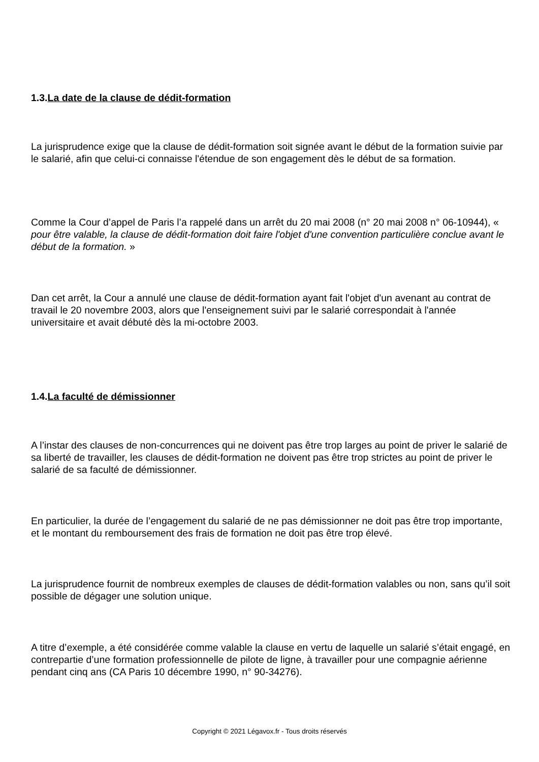1.3.La date de la clause de dédit-formation
La jurisprudence exige que la clause de dédit-formation soit signée avant le début de la formation suivie par le salarié, afin que celui-ci connaisse l'étendue de son engagement dès le début de sa formation.
Comme la Cour d’appel de Paris l’a rappelé dans un arrêt du 20 mai 2008 (n° 20 mai 2008 n° 06-10944), « pour être valable, la clause de dédit-formation doit faire l'objet d'une convention particulière conclue avant le début de la formation. »
Dan cet arrêt, la Cour a annulé une clause de dédit-formation ayant fait l'objet d'un avenant au contrat de travail le 20 novembre 2003, alors que l'enseignement suivi par le salarié correspondait à l'année universitaire et avait débuté dès la mi-octobre 2003.
1.4.La faculté de démissionner
A l’instar des clauses de non-concurrences qui ne doivent pas être trop larges au point de priver le salarié de sa liberté de travailler, les clauses de dédit-formation ne doivent pas être trop strictes au point de priver le salarié de sa faculté de démissionner.
En particulier, la durée de l’engagement du salarié de ne pas démissionner ne doit pas être trop importante, et le montant du remboursement des frais de formation ne doit pas être trop élevé.
La jurisprudence fournit de nombreux exemples de clauses de dédit-formation valables ou non, sans qu’il soit possible de dégager une solution unique.
A titre d’exemple, a été considérée comme valable la clause en vertu de laquelle un salarié s’était engagé, en contrepartie d’une formation professionnelle de pilote de ligne, à travailler pour une compagnie aérienne pendant cinq ans (CA Paris 10 décembre 1990, n° 90-34276).
Copyright © 2021 Légavox.fr - Tous droits réservés